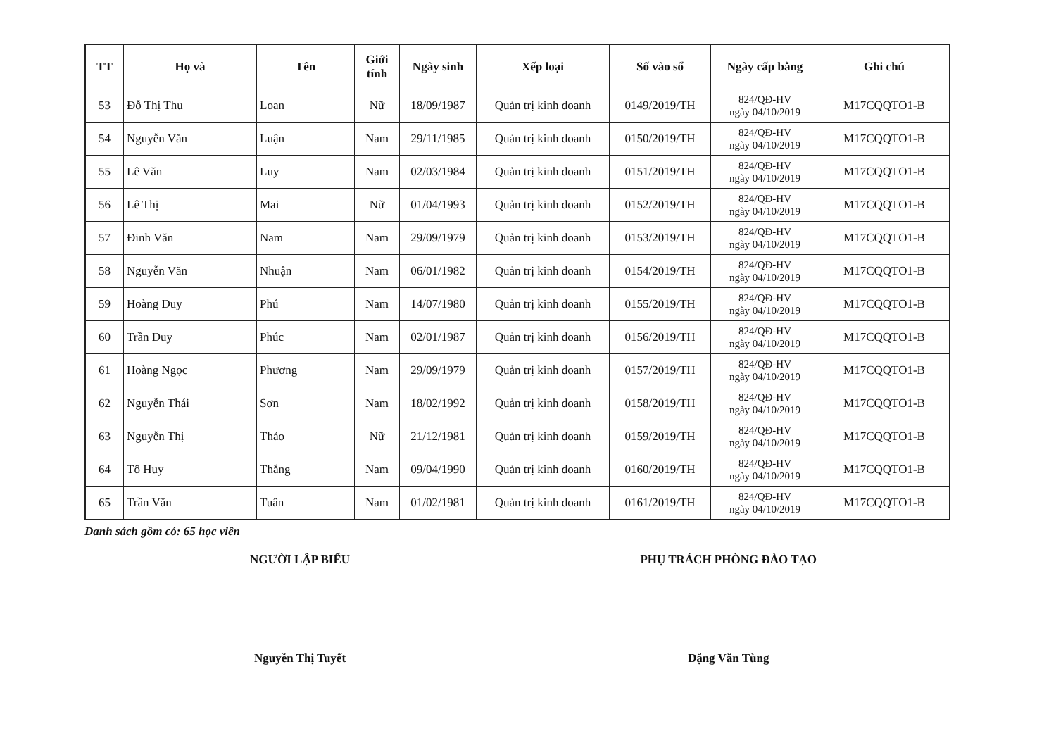| TT | Họ và | Tên | Giới tính | Ngày sinh | Xếp loại | Số vào sổ | Ngày cấp bằng | Ghi chú |
| --- | --- | --- | --- | --- | --- | --- | --- | --- |
| 53 | Đỗ Thị Thu | Loan | Nữ | 18/09/1987 | Quản trị kinh doanh | 0149/2019/TH | 824/QĐ-HV ngày 04/10/2019 | M17CQQTO1-B |
| 54 | Nguyễn Văn | Luận | Nam | 29/11/1985 | Quản trị kinh doanh | 0150/2019/TH | 824/QĐ-HV ngày 04/10/2019 | M17CQQTO1-B |
| 55 | Lê Văn | Luy | Nam | 02/03/1984 | Quản trị kinh doanh | 0151/2019/TH | 824/QĐ-HV ngày 04/10/2019 | M17CQQTO1-B |
| 56 | Lê Thị | Mai | Nữ | 01/04/1993 | Quản trị kinh doanh | 0152/2019/TH | 824/QĐ-HV ngày 04/10/2019 | M17CQQTO1-B |
| 57 | Đinh Văn | Nam | Nam | 29/09/1979 | Quản trị kinh doanh | 0153/2019/TH | 824/QĐ-HV ngày 04/10/2019 | M17CQQTO1-B |
| 58 | Nguyễn Văn | Nhuận | Nam | 06/01/1982 | Quản trị kinh doanh | 0154/2019/TH | 824/QĐ-HV ngày 04/10/2019 | M17CQQTO1-B |
| 59 | Hoàng Duy | Phú | Nam | 14/07/1980 | Quản trị kinh doanh | 0155/2019/TH | 824/QĐ-HV ngày 04/10/2019 | M17CQQTO1-B |
| 60 | Trần Duy | Phúc | Nam | 02/01/1987 | Quản trị kinh doanh | 0156/2019/TH | 824/QĐ-HV ngày 04/10/2019 | M17CQQTO1-B |
| 61 | Hoàng Ngọc | Phương | Nam | 29/09/1979 | Quản trị kinh doanh | 0157/2019/TH | 824/QĐ-HV ngày 04/10/2019 | M17CQQTO1-B |
| 62 | Nguyễn Thái | Sơn | Nam | 18/02/1992 | Quản trị kinh doanh | 0158/2019/TH | 824/QĐ-HV ngày 04/10/2019 | M17CQQTO1-B |
| 63 | Nguyễn Thị | Thảo | Nữ | 21/12/1981 | Quản trị kinh doanh | 0159/2019/TH | 824/QĐ-HV ngày 04/10/2019 | M17CQQTO1-B |
| 64 | Tô Huy | Thắng | Nam | 09/04/1990 | Quản trị kinh doanh | 0160/2019/TH | 824/QĐ-HV ngày 04/10/2019 | M17CQQTO1-B |
| 65 | Trần Văn | Tuân | Nam | 01/02/1981 | Quản trị kinh doanh | 0161/2019/TH | 824/QĐ-HV ngày 04/10/2019 | M17CQQTO1-B |
Danh sách gồm có: 65 học viên
NGƯỜI LẬP BIỂU
Nguyễn Thị Tuyết
PHỤ TRÁCH PHÒNG ĐÀO TẠO
Đặng Văn Tùng